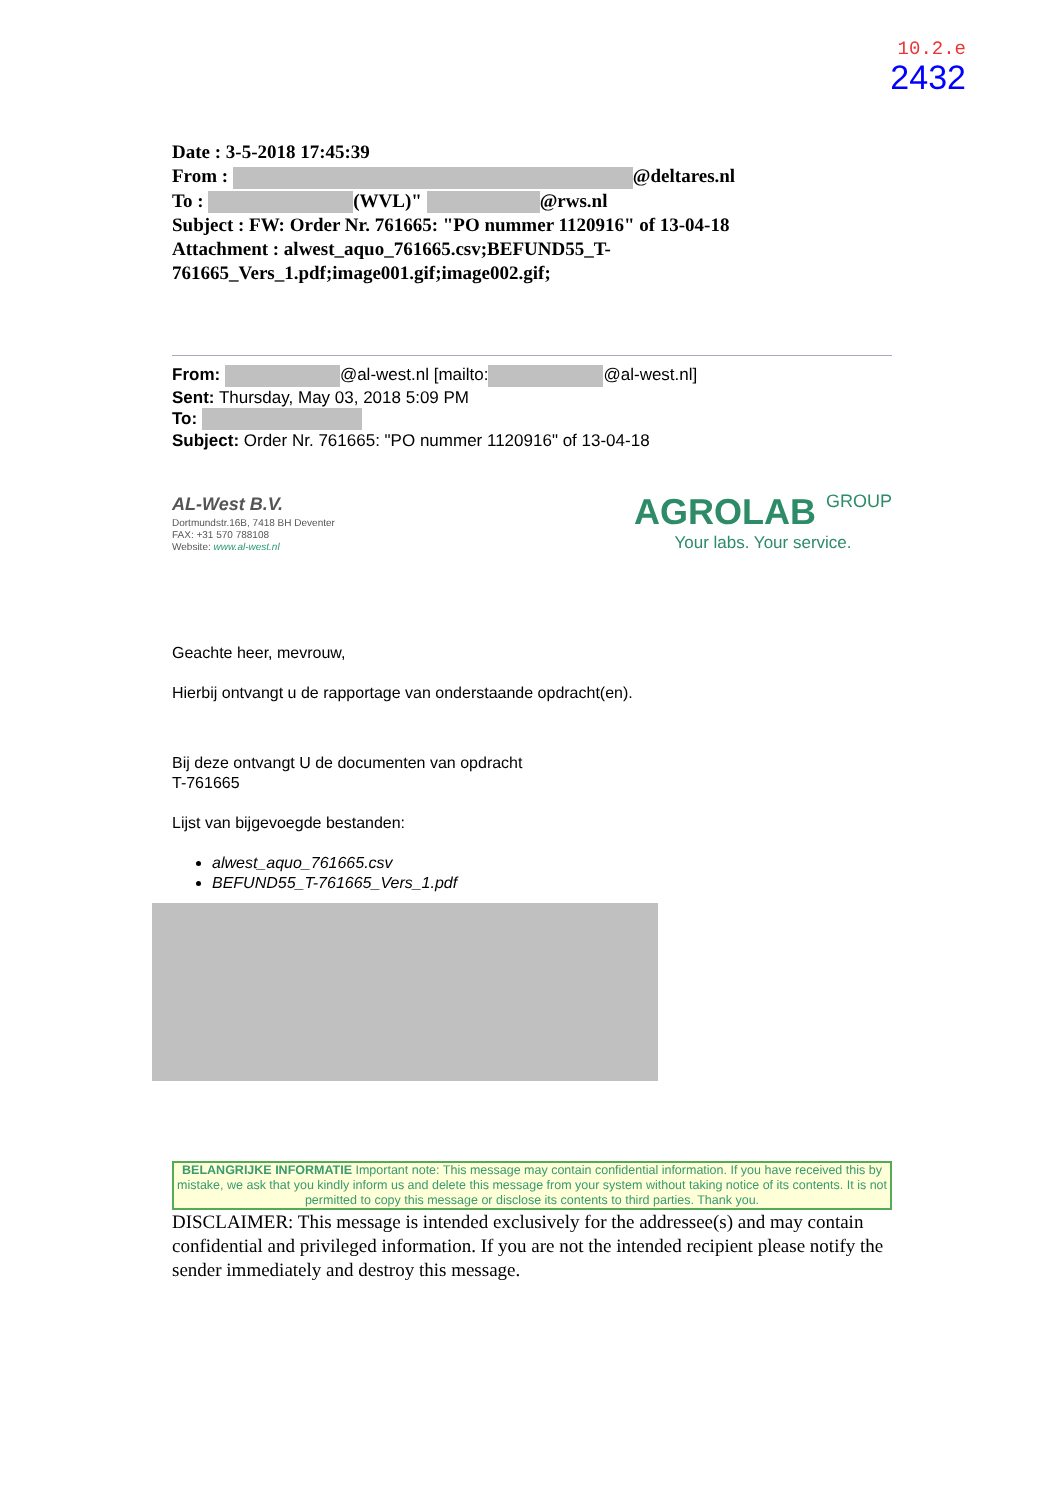10.2.e
2432
Date : 3-5-2018 17:45:39
From : @deltares.nl
To : (WVL)" @rws.nl
Subject : FW: Order Nr. 761665: "PO nummer 1120916" of 13-04-18
Attachment : alwest_aquo_761665.csv;BEFUND55_T-761665_Vers_1.pdf;image001.gif;image002.gif;
From: @al-west.nl [mailto: @al-west.nl]
Sent: Thursday, May 03, 2018 5:09 PM
To:
Subject: Order Nr. 761665: "PO nummer 1120916" of 13-04-18
AL-West B.V.
Dortmundstr.16B, 7418 BH Deventer
FAX: +31 570 788108
Website: www.al-west.nl
AGROLAB GROUP
Your labs. Your service.
Geachte heer, mevrouw,
Hierbij ontvangt u de rapportage van onderstaande opdracht(en).
Bij deze ontvangt U de documenten van opdracht
T-761665
Lijst van bijgevoegde bestanden:
alwest_aquo_761665.csv
BEFUND55_T-761665_Vers_1.pdf
BELANGRIJKE INFORMATIE Important note: This message may contain confidential information. If you have received this by mistake, we ask that you kindly inform us and delete this message from your system without taking notice of its contents. It is not permitted to copy this message or disclose its contents to third parties. Thank you.
DISCLAIMER: This message is intended exclusively for the addressee(s) and may contain confidential and privileged information. If you are not the intended recipient please notify the sender immediately and destroy this message.